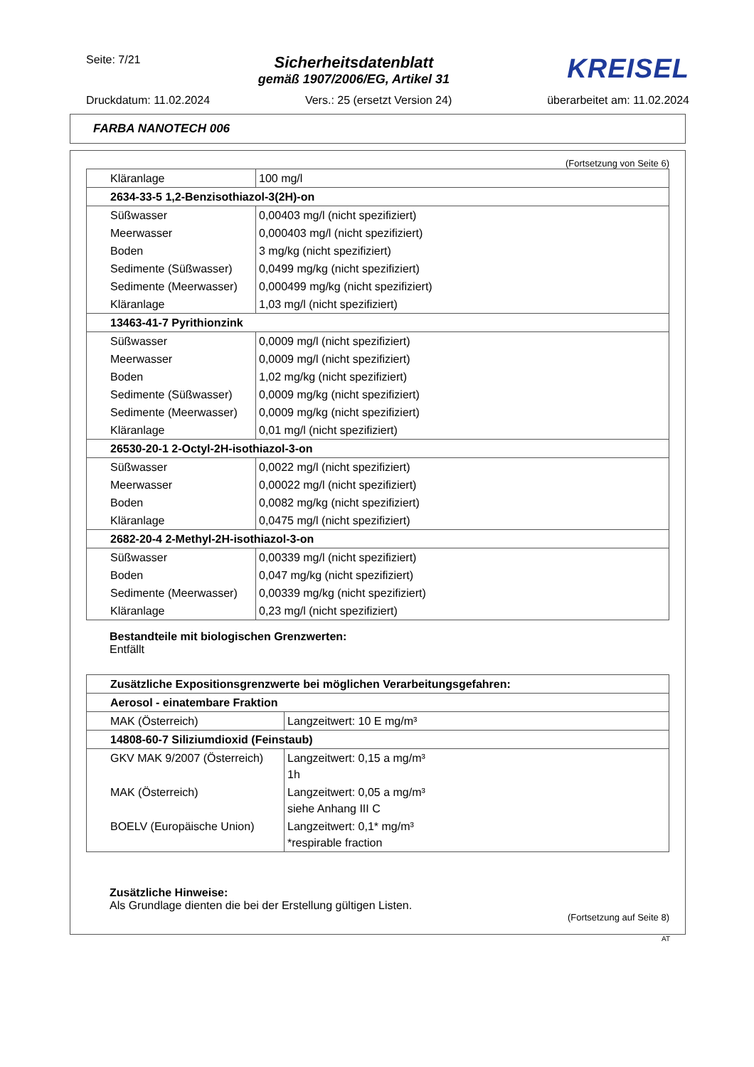Seite: 7/21
Sicherheitsdatenblatt
gemäß 1907/2006/EG, Artikel 31
KREISEL
Druckdatum: 11.02.2024 Vers.: 25 (ersetzt Version 24) überarbeitet am: 11.02.2024
FARBA NANOTECH 006
(Fortsetzung von Seite 6)
| Kläranlage | 100 mg/l |
| 2634-33-5 1,2-Benzisothiazol-3(2H)-on | |
| Süßwasser | 0,00403 mg/l (nicht spezifiziert) |
| Meerwasser | 0,000403 mg/l (nicht spezifiziert) |
| Boden | 3 mg/kg (nicht spezifiziert) |
| Sedimente (Süßwasser) | 0,0499 mg/kg (nicht spezifiziert) |
| Sedimente (Meerwasser) | 0,000499 mg/kg (nicht spezifiziert) |
| Kläranlage | 1,03 mg/l (nicht spezifiziert) |
| 13463-41-7 Pyrithionzink | |
| Süßwasser | 0,0009 mg/l (nicht spezifiziert) |
| Meerwasser | 0,0009 mg/l (nicht spezifiziert) |
| Boden | 1,02 mg/kg (nicht spezifiziert) |
| Sedimente (Süßwasser) | 0,0009 mg/kg (nicht spezifiziert) |
| Sedimente (Meerwasser) | 0,0009 mg/kg (nicht spezifiziert) |
| Kläranlage | 0,01 mg/l (nicht spezifiziert) |
| 26530-20-1 2-Octyl-2H-isothiazol-3-on | |
| Süßwasser | 0,0022 mg/l (nicht spezifiziert) |
| Meerwasser | 0,00022 mg/l (nicht spezifiziert) |
| Boden | 0,0082 mg/kg (nicht spezifiziert) |
| Kläranlage | 0,0475 mg/l (nicht spezifiziert) |
| 2682-20-4 2-Methyl-2H-isothiazol-3-on | |
| Süßwasser | 0,00339 mg/l (nicht spezifiziert) |
| Boden | 0,047 mg/kg (nicht spezifiziert) |
| Sedimente (Meerwasser) | 0,00339 mg/kg (nicht spezifiziert) |
| Kläranlage | 0,23 mg/l (nicht spezifiziert) |
Bestandteile mit biologischen Grenzwerten:
Entfällt
| Zusätzliche Expositionsgrenzwerte bei möglichen Verarbeitungsgefahren: | |
| Aerosol - einatembare Fraktion | |
| MAK (Österreich) | Langzeitwert: 10 E mg/m³ |
| 14808-60-7 Siliziumdioxid (Feinstaub) | |
| GKV MAK 9/2007 (Österreich) | Langzeitwert: 0,15 a mg/m³ 1h |
| MAK (Österreich) | Langzeitwert: 0,05 a mg/m³ siehe Anhang III C |
| BOELV (Europäische Union) | Langzeitwert: 0,1* mg/m³ *respirable fraction |
Zusätzliche Hinweise:
Als Grundlage dienten die bei der Erstellung gültigen Listen.
(Fortsetzung auf Seite 8)
AT